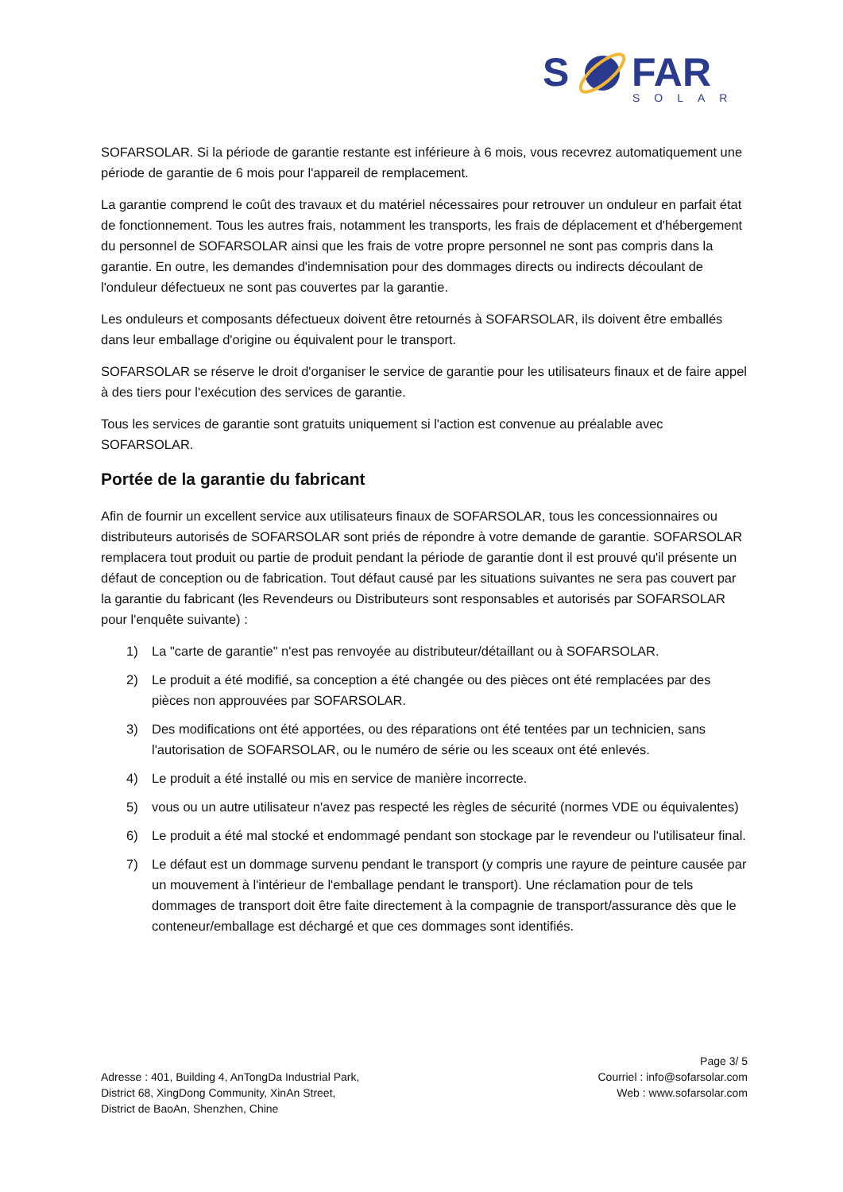S
FAR
SOLAR
SOFARSOLAR. Si la période de garantie restante est inférieure à 6 mois, vous recevrez automatiquement une période de garantie de 6 mois pour l'appareil de remplacement.
La garantie comprend le coût des travaux et du matériel nécessaires pour retrouver un onduleur en parfait état de fonctionnement. Tous les autres frais, notamment les transports, les frais de déplacement et d'hébergement du personnel de SOFARSOLAR ainsi que les frais de votre propre personnel ne sont pas compris dans la garantie. En outre, les demandes d'indemnisation pour des dommages directs ou indirects découlant de l'onduleur défectueux ne sont pas couvertes par la garantie.
Les onduleurs et composants défectueux doivent être retournés à SOFARSOLAR, ils doivent être emballés dans leur emballage d'origine ou équivalent pour le transport.
SOFARSOLAR se réserve le droit d'organiser le service de garantie pour les utilisateurs finaux et de faire appel à des tiers pour l'exécution des services de garantie.
Tous les services de garantie sont gratuits uniquement si l'action est convenue au préalable avec SOFARSOLAR.
Portée de la garantie du fabricant
Afin de fournir un excellent service aux utilisateurs finaux de SOFARSOLAR, tous les concessionnaires ou distributeurs autorisés de SOFARSOLAR sont priés de répondre à votre demande de garantie. SOFARSOLAR remplacera tout produit ou partie de produit pendant la période de garantie dont il est prouvé qu'il présente un défaut de conception ou de fabrication. Tout défaut causé par les situations suivantes ne sera pas couvert par la garantie du fabricant (les Revendeurs ou Distributeurs sont responsables et autorisés par SOFARSOLAR pour l'enquête suivante) :
1) La "carte de garantie" n'est pas renvoyée au distributeur/détaillant ou à SOFARSOLAR.
2) Le produit a été modifié, sa conception a été changée ou des pièces ont été remplacées par des pièces non approuvées par SOFARSOLAR.
3) Des modifications ont été apportées, ou des réparations ont été tentées par un technicien, sans l'autorisation de SOFARSOLAR, ou le numéro de série ou les sceaux ont été enlevés.
4) Le produit a été installé ou mis en service de manière incorrecte.
5) vous ou un autre utilisateur n'avez pas respecté les règles de sécurité (normes VDE ou équivalentes)
6) Le produit a été mal stocké et endommagé pendant son stockage par le revendeur ou l'utilisateur final.
7) Le défaut est un dommage survenu pendant le transport (y compris une rayure de peinture causée par un mouvement à l'intérieur de l'emballage pendant le transport). Une réclamation pour de tels dommages de transport doit être faite directement à la compagnie de transport/assurance dès que le conteneur/emballage est déchargé et que ces dommages sont identifiés.
Adresse : 401, Building 4, AnTongDa Industrial Park,
District 68, XingDong Community, XinAn Street,
District de BaoAn, Shenzhen, Chine
Page 3/ 5
Courriel : info@sofarsolar.com
Web : www.sofarsolar.com